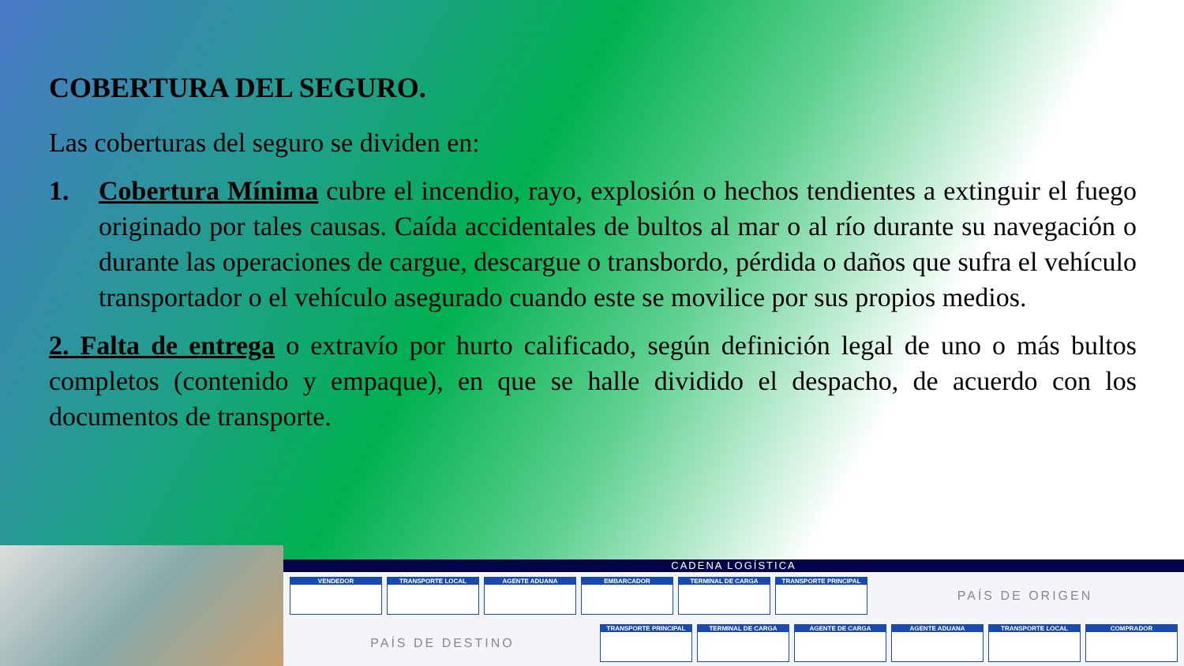COBERTURA DEL SEGURO.
Las coberturas del seguro se dividen en:
1. Cobertura Mínima cubre el incendio, rayo, explosión o hechos tendientes a extinguir el fuego originado por tales causas. Caída accidentales de bultos al mar o al río durante su navegación o durante las operaciones de cargue, descargue o transbordo, pérdida o daños que sufra el vehículo transportador o el vehículo asegurado cuando este se movilice por sus propios medios.
2. Falta de entrega o extravío por hurto calificado, según definición legal de uno o más bultos completos (contenido y empaque), en que se halle dividido el despacho, de acuerdo con los documentos de transporte.
CADENA LOGÍSTICA
VENDEDOR TRANSPORTE LOCAL AGENTE ADUANA EMBARCADOR TERMINAL DE CARGA TRANSPORTE PRINCIPAL
PAÍS DE ORIGEN
PAÍS DE DESTINO
TRANSPORTE PRINCIPAL TERMINAL DE CARGA AGENTE DE CARGA AGENTE ADUANA TRANSPORTE LOCAL COMPRADOR